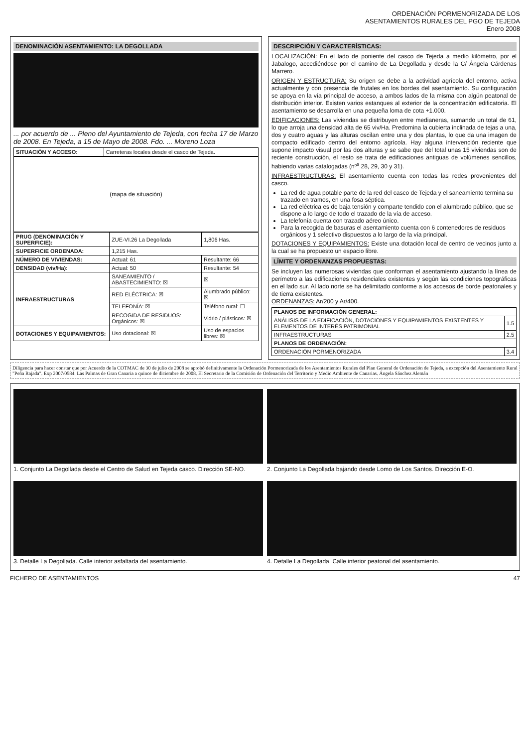ORDENACIÓN PORMENORIZADA DE LOS
ASENTAMIENTOS RURALES DEL PGO DE TEJEDA
Enero 2008
DENOMINACIÓN ASENTAMIENTO: LA DEGOLLADA
... por acuerdo de ... Pleno del Ayuntamiento de Tejeda, con fecha 17 de Marzo de 2008. En Tejeda, a 15 de Mayo de 2008. Fdo. ... Moreno Loza
| SITUACIÓN Y ACCESO: | Carreteras locales desde el casco de Tejeda. |
(mapa de situación)
| PRUG (DENOMINACIÓN Y SUPERFICIE): | ZUE-VI.26 La Degollada | 1,806 Has. |
| SUPERFICIE ORDENADA: | 1,215 Has. | |
| NÚMERO DE VIVIENDAS: | Actual: 61 | Resultante: 66 |
| DENSIDAD (viv/Ha): | Actual: 50 | Resultante: 54 |
| INFRAESTRUCTURAS | SANEAMIENTO / ABASTECIMIENTO: ☒ | ☒ |
| | RED ELÉCTRICA: ☒ | Alumbrado público: ☒ |
| | TELEFONÍA: ☒ | Teléfono rural: ☐ |
| | RECOGIDA DE RESIDUOS: Orgánicos: ☒ | Vidrio / plásticos: ☒ |
| DOTACIONES Y EQUIPAMIENTOS: | Uso dotacional: ☒ | Uso de espacios libres: ☒ |
DESCRIPCIÓN Y CARACTERÍSTICAS:
LOCALIZACIÓN: En el lado de poniente del casco de Tejeda a medio kilómetro, por el Jabalogo, accediéndose por el camino de La Degollada y desde la C/ Ángela Cárdenas Marrero.
ORIGEN Y ESTRUCTURA: Su origen se debe a la actividad agrícola del entorno, activa actualmente y con presencia de frutales en los bordes del asentamiento. Su configuración se apoya en la vía principal de acceso, a ambos lados de la misma con algún peatonal de distribución interior. Existen varios estanques al exterior de la concentración edificatoria. El asentamiento se desarrolla en una pequeña loma de cota +1.000.
EDIFICACIONES: Las viviendas se distribuyen entre medianeras, sumando un total de 61, lo que arroja una densidad alta de 65 viv/Ha. Predomina la cubierta inclinada de tejas a una, dos y cuatro aguas y las alturas oscilan entre una y dos plantas, lo que da una imagen de compacto edificado dentro del entorno agrícola. Hay alguna intervención reciente que supone impacto visual por las dos alturas y se sabe que del total unas 15 viviendas son de reciente construcción, el resto se trata de edificaciones antiguas de volúmenes sencillos, habiendo varias catalogadas (nº<sup>s</sup> 28, 29, 30 y 31).
INFRAESTRUCTURAS: El asentamiento cuenta con todas las redes provenientes del casco.
La red de agua potable parte de la red del casco de Tejeda y el saneamiento termina su trazado en tramos, en una fosa séptica.
La red eléctrica es de baja tensión y comparte tendido con el alumbrado público, que se dispone a lo largo de todo el trazado de la vía de acceso.
La telefonía cuenta con trazado aéreo único.
Para la recogida de basuras el asentamiento cuenta con 6 contenedores de residuos orgánicos y 1 selectivo dispuestos a lo largo de la vía principal.
DOTACIONES Y EQUIPAMIENTOS: Existe una dotación local de centro de vecinos junto a la cual se ha propuesto un espacio libre.
LÍMITE Y ORDENANZAS PROPUESTAS:
Se incluyen las numerosas viviendas que conforman el asentamiento ajustando la línea de perímetro a las edificaciones residenciales existentes y según las condiciones topográficas en el lado sur. Al lado norte se ha delimitado conforme a los accesos de borde peatonales y de tierra existentes.
ORDENANZAS: Ar/200 y Ar/400.
| PLANOS DE INFORMACIÓN GENERAL: | |
| --- | --- |
| ANÁLISIS DE LA EDIFICACIÓN, DOTACIONES Y EQUIPAMIENTOS EXISTENTES Y ELEMENTOS DE INTERÉS PATRIMONIAL | 1.5 |
| INFRAESTRUCTURAS | 2.5 |
| PLANOS DE ORDENACIÓN: | |
| ORDENACIÓN PORMENORIZADA | 3.4 |
Diligencia para hacer constar que por Acuerdo de la COTMAC de 30 de julio de 2008 se aprobó definitivamente la Ordenación Pormenorizada de los Asentamientos Rurales del Plan General de Ordenación de Tejeda, a excepción del Asentamiento Rural "Peña Rajada". Exp 2007/0584. Las Palmas de Gran Canaria a quince de diciembre de 2008. El Secretario de la Comisión de Ordenación del Territorio y Medio Ambiente de Canarias. Ángela Sánchez Alemán
1. Conjunto La Degollada desde el Centro de Salud en Tejeda casco. Dirección SE-NO.
2. Conjunto La Degollada bajando desde Lomo de Los Santos. Dirección E-O.
3. Detalle La Degollada. Calle interior asfaltada del asentamiento.
4. Detalle La Degollada. Calle interior peatonal del asentamiento.
FICHERO DE ASENTAMIENTOS 47